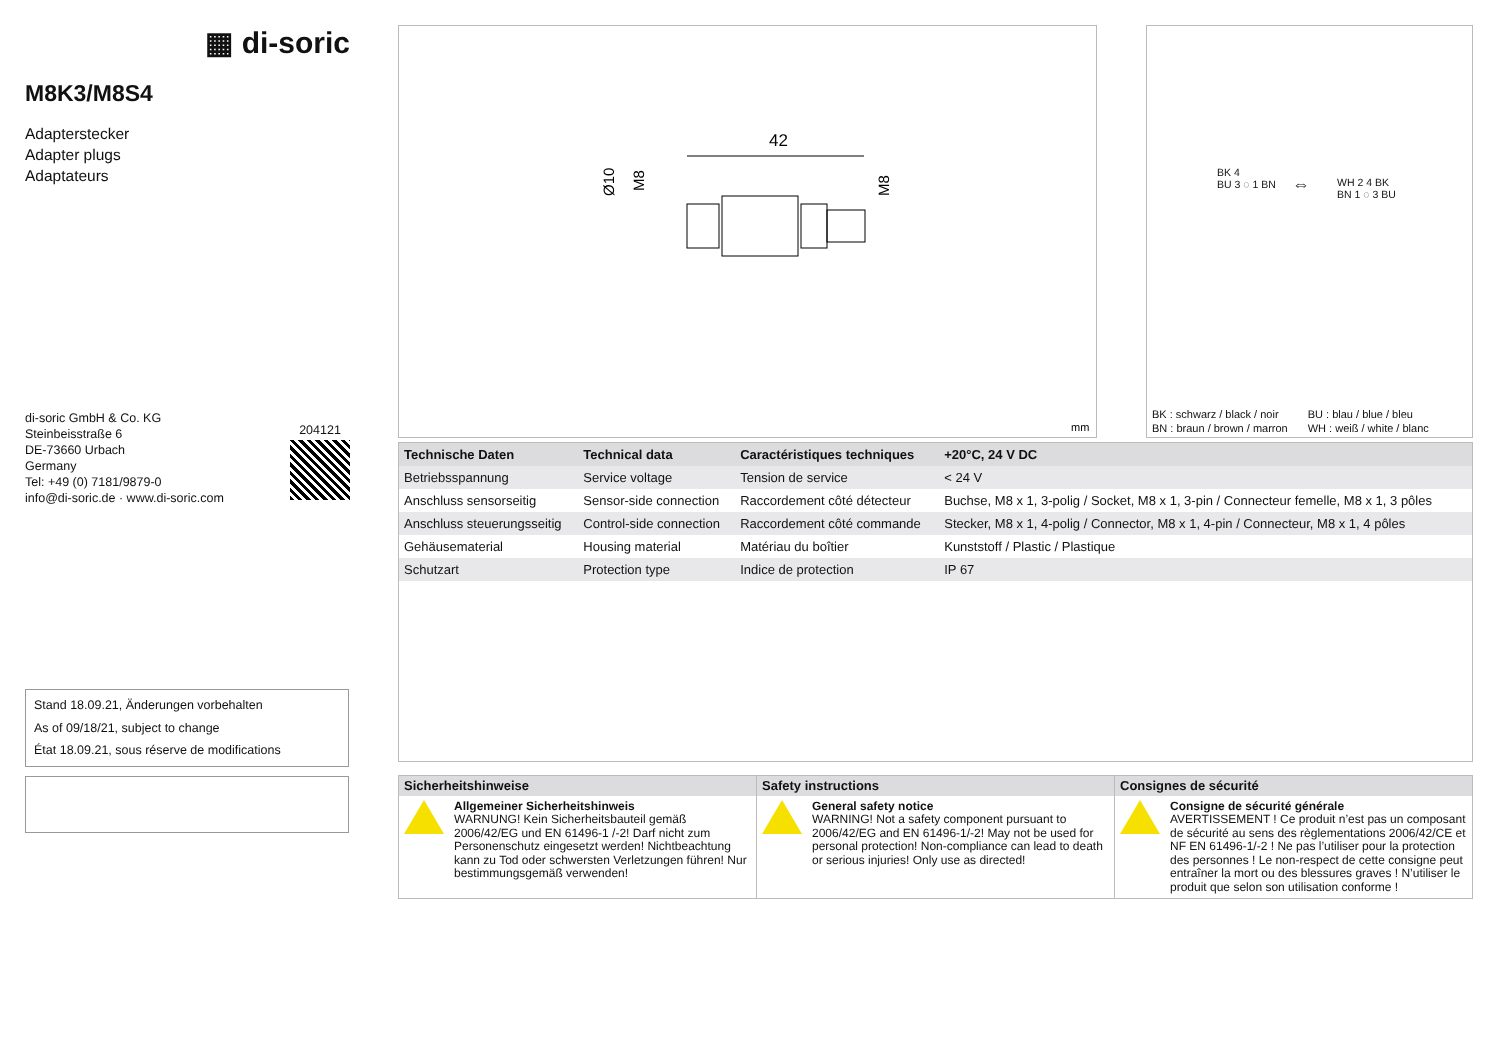▦ di-soric
M8K3/M8S4
Adapterstecker
Adapter plugs
Adaptateurs
di-soric GmbH & Co. KG
Steinbeisstraße 6
DE-73660 Urbach
Germany
Tel: +49 (0) 7181/9879-0
info@di-soric.de · www.di-soric.com
204121
Stand 18.09.21, Änderungen vorbehalten
As of 09/18/21, subject to change
État 18.09.21, sous réserve de modifications
42
Ø10
M8
M8
mm
BK 4
BU 3 ◌ 1 BN
⇔
WH 2 4 BK
BN 1 ◌ 3 BU
BK : schwarz / black / noir
BN : braun / brown / marron
BU : blau / blue / bleu
WH : weiß / white / blanc
| Technische Daten | Technical data | Caractéristiques techniques | +20°C, 24 V DC |
| --- | --- | --- | --- |
| Betriebsspannung | Service voltage | Tension de service | < 24 V |
| Anschluss sensorseitig | Sensor-side connection | Raccordement côté détecteur | Buchse, M8 x 1, 3-polig / Socket, M8 x 1, 3-pin / Connecteur femelle, M8 x 1, 3 pôles |
| Anschluss steuerungsseitig | Control-side connection | Raccordement côté commande | Stecker, M8 x 1, 4-polig / Connector, M8 x 1, 4-pin / Connecteur, M8 x 1, 4 pôles |
| Gehäusematerial | Housing material | Matériau du boîtier | Kunststoff / Plastic / Plastique |
| Schutzart | Protection type | Indice de protection | IP 67 |
Sicherheitshinweise
Allgemeiner Sicherheitshinweis
WARNUNG! Kein Sicherheitsbauteil gemäß 2006/42/EG und EN 61496-1 /-2! Darf nicht zum Personenschutz eingesetzt werden! Nichtbeachtung kann zu Tod oder schwersten Verletzungen führen! Nur bestimmungsgemäß verwenden!
Safety instructions
General safety notice
WARNING! Not a safety component pursuant to 2006/42/EG and EN 61496-1/-2! May not be used for personal protection! Non-compliance can lead to death or serious injuries! Only use as directed!
Consignes de sécurité
Consigne de sécurité générale
AVERTISSEMENT ! Ce produit n’est pas un composant de sécurité au sens des règlementations 2006/42/CE et NF EN 61496-1/-2 ! Ne pas l’utiliser pour la protection des personnes ! Le non-respect de cette consigne peut entraîner la mort ou des blessures graves ! N’utiliser le produit que selon son utilisation conforme !